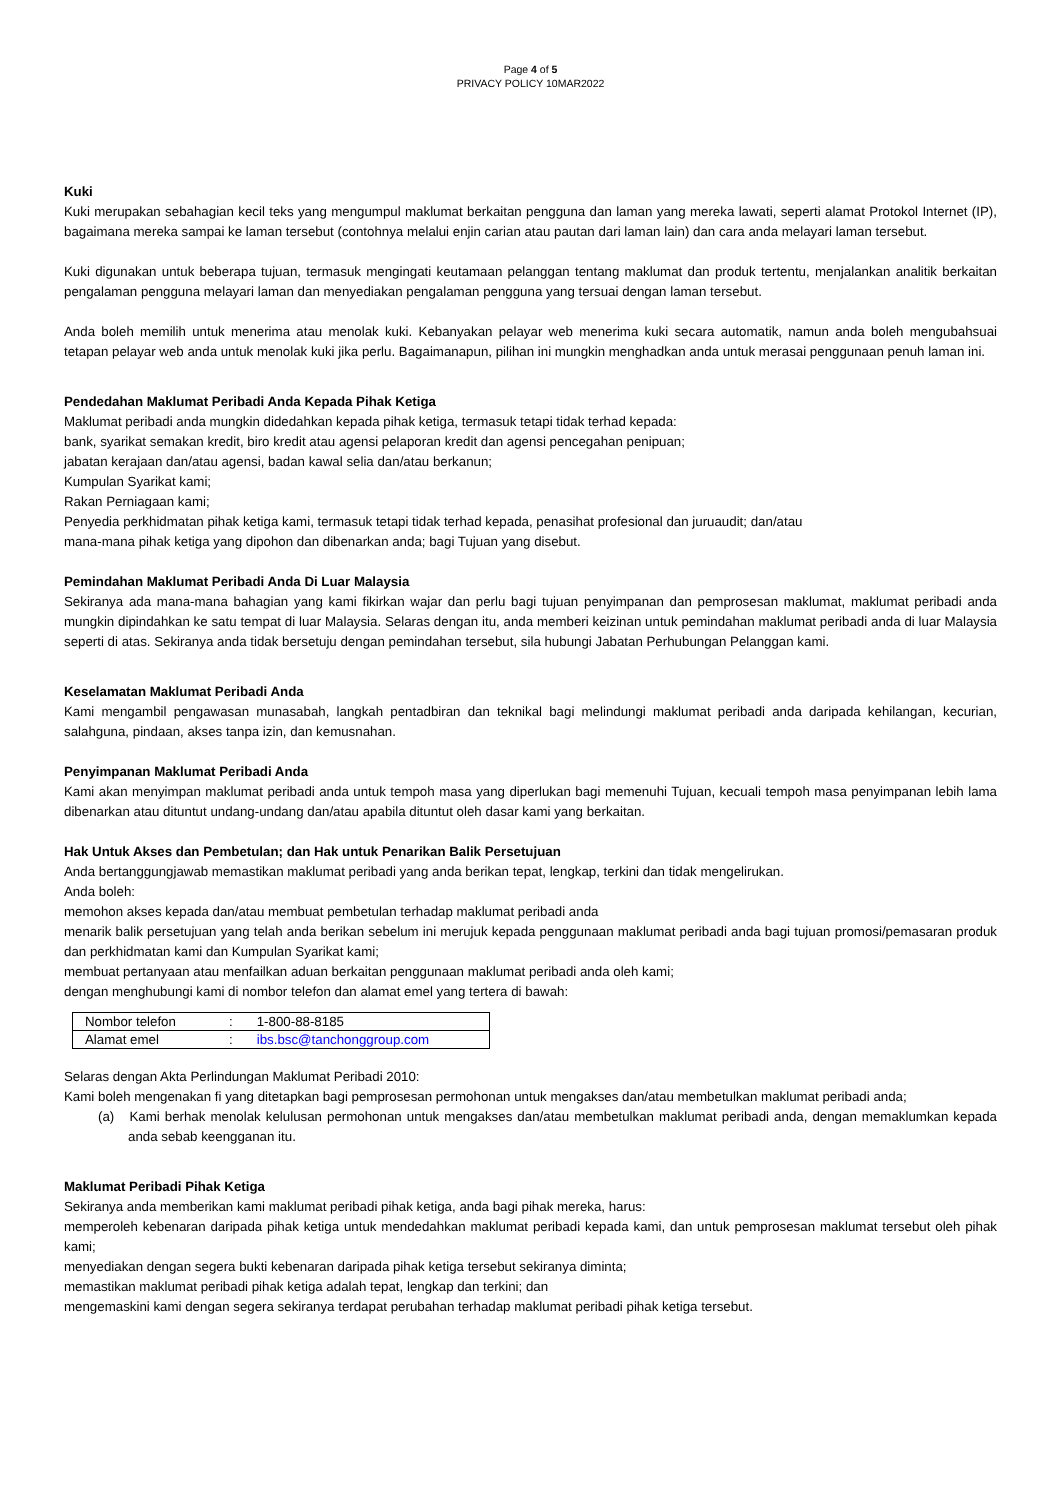Page 4 of 5
PRIVACY POLICY 10MAR2022
Kuki
Kuki merupakan sebahagian kecil teks yang mengumpul maklumat berkaitan pengguna dan laman yang mereka lawati, seperti alamat Protokol Internet (IP), bagaimana mereka sampai ke laman tersebut (contohnya melalui enjin carian atau pautan dari laman lain) dan cara anda melayari laman tersebut.
Kuki digunakan untuk beberapa tujuan, termasuk mengingati keutamaan pelanggan tentang maklumat dan produk tertentu, menjalankan analitik berkaitan pengalaman pengguna melayari laman dan menyediakan pengalaman pengguna yang tersuai dengan laman tersebut.
Anda boleh memilih untuk menerima atau menolak kuki. Kebanyakan pelayar web menerima kuki secara automatik, namun anda boleh mengubahsuai tetapan pelayar web anda untuk menolak kuki jika perlu. Bagaimanapun, pilihan ini mungkin menghadkan anda untuk merasai penggunaan penuh laman ini.
Pendedahan Maklumat Peribadi Anda Kepada Pihak Ketiga
Maklumat peribadi anda mungkin didedahkan kepada pihak ketiga, termasuk tetapi tidak terhad kepada:
bank, syarikat semakan kredit, biro kredit atau agensi pelaporan kredit dan agensi pencegahan penipuan;
jabatan kerajaan dan/atau agensi, badan kawal selia dan/atau berkanun;
Kumpulan Syarikat kami;
Rakan Perniagaan kami;
Penyedia perkhidmatan pihak ketiga kami, termasuk tetapi tidak terhad kepada, penasihat profesional dan juruaudit; dan/atau
mana-mana pihak ketiga yang dipohon dan dibenarkan anda; bagi Tujuan yang disebut.
Pemindahan Maklumat Peribadi Anda Di Luar Malaysia
Sekiranya ada mana-mana bahagian yang kami fikirkan wajar dan perlu bagi tujuan penyimpanan dan pemprosesan maklumat, maklumat peribadi anda mungkin dipindahkan ke satu tempat di luar Malaysia. Selaras dengan itu, anda memberi keizinan untuk pemindahan maklumat peribadi anda di luar Malaysia seperti di atas. Sekiranya anda tidak bersetuju dengan pemindahan tersebut, sila hubungi Jabatan Perhubungan Pelanggan kami.
Keselamatan Maklumat Peribadi Anda
Kami mengambil pengawasan munasabah, langkah pentadbiran dan teknikal bagi melindungi maklumat peribadi anda daripada kehilangan, kecurian, salahguna, pindaan, akses tanpa izin, dan kemusnahan.
Penyimpanan Maklumat Peribadi Anda
Kami akan menyimpan maklumat peribadi anda untuk tempoh masa yang diperlukan bagi memenuhi Tujuan, kecuali tempoh masa penyimpanan lebih lama dibenarkan atau dituntut undang-undang dan/atau apabila dituntut oleh dasar kami yang berkaitan.
Hak Untuk Akses dan Pembetulan; dan Hak untuk Penarikan Balik Persetujuan
Anda bertanggungjawab memastikan maklumat peribadi yang anda berikan tepat, lengkap, terkini dan tidak mengelirukan.
Anda boleh:
memohon akses kepada dan/atau membuat pembetulan terhadap maklumat peribadi anda
menarik balik persetujuan yang telah anda berikan sebelum ini merujuk kepada penggunaan maklumat peribadi anda bagi tujuan promosi/pemasaran produk dan perkhidmatan kami dan Kumpulan Syarikat kami;
membuat pertanyaan atau menfailkan aduan berkaitan penggunaan maklumat peribadi anda oleh kami;
dengan menghubungi kami di nombor telefon dan alamat emel yang tertera di bawah:
| Nombor telefon | : | 1-800-88-8185 |
| Alamat emel | : | ibs.bsc@tanchonggroup.com |
Selaras dengan Akta Perlindungan Maklumat Peribadi 2010:
Kami boleh mengenakan fi yang ditetapkan bagi pemprosesan permohonan untuk mengakses dan/atau membetulkan maklumat peribadi anda;
(a) Kami berhak menolak kelulusan permohonan untuk mengakses dan/atau membetulkan maklumat peribadi anda, dengan memaklumkan kepada anda sebab keengganan itu.
Maklumat Peribadi Pihak Ketiga
Sekiranya anda memberikan kami maklumat peribadi pihak ketiga, anda bagi pihak mereka, harus:
memperoleh kebenaran daripada pihak ketiga untuk mendedahkan maklumat peribadi kepada kami, dan untuk pemprosesan maklumat tersebut oleh pihak kami;
menyediakan dengan segera bukti kebenaran daripada pihak ketiga tersebut sekiranya diminta;
memastikan maklumat peribadi pihak ketiga adalah tepat, lengkap dan terkini; dan
mengemaskini kami dengan segera sekiranya terdapat perubahan terhadap maklumat peribadi pihak ketiga tersebut.